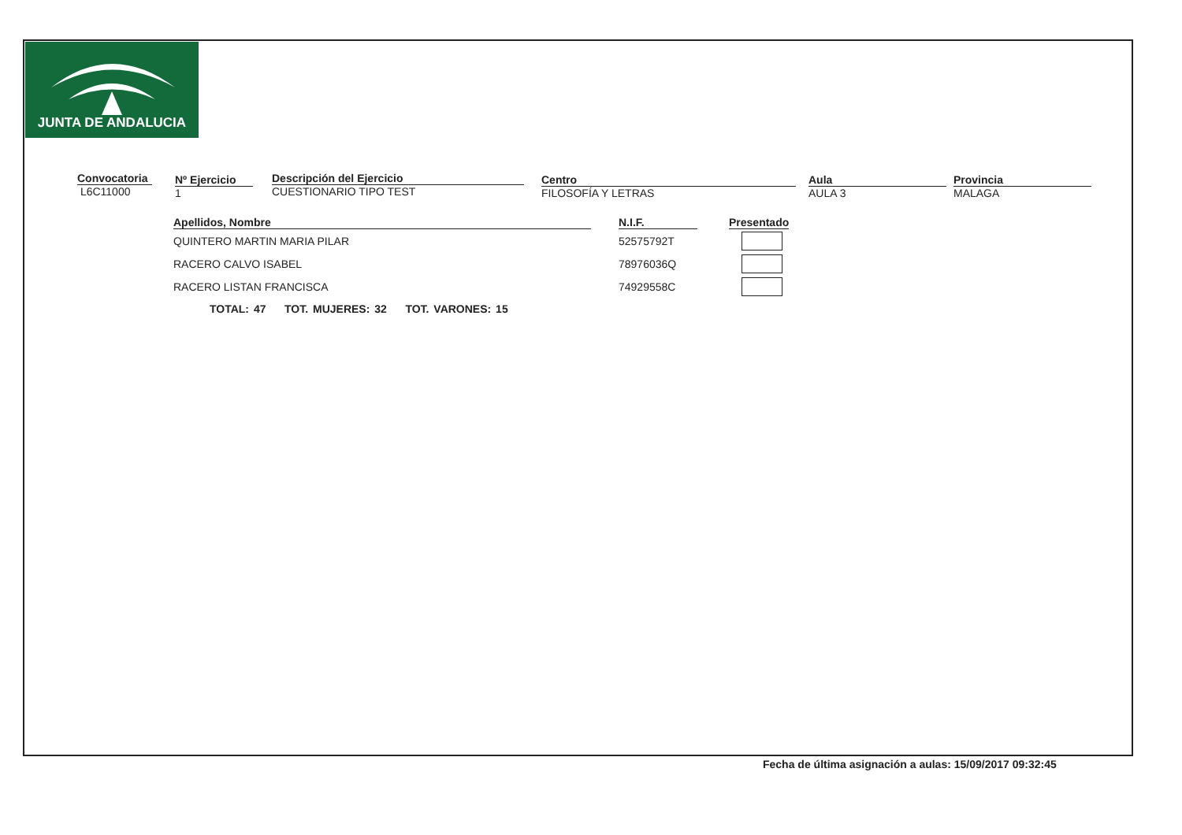JUNTA DE ANDALUCIA
Convocatoria
L6C11000
Nº Ejercicio
1
Descripción del Ejercicio
CUESTIONARIO TIPO TEST
Centro
FILOSOFÍA Y LETRAS
Aula
AULA 3
Provincia
MALAGA
| Apellidos, Nombre | | N.I.F. | | Presentado |
| --- | --- | --- | --- | --- |
| QUINTERO MARTIN MARIA PILAR | | 52575792T | | |
| RACERO CALVO ISABEL | | 78976036Q | | |
| RACERO LISTAN FRANCISCA | | 74929558C | | |
TOTAL: 47 TOT. MUJERES: 32 TOT. VARONES: 15
Fecha de última asignación a aulas: 15/09/2017 09:32:45